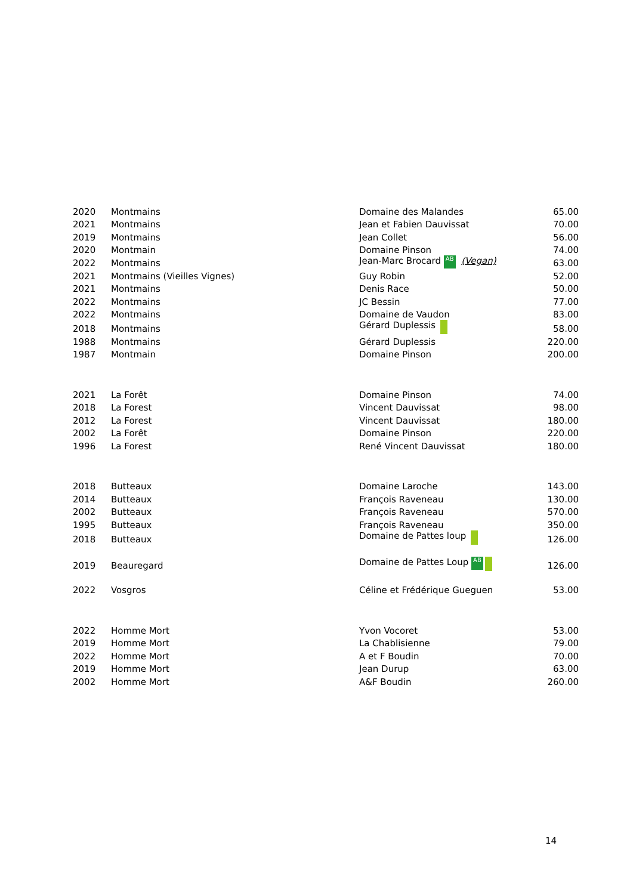| 2020 | Montmains | Domaine des Malandes | 65.00 |
| 2021 | Montmains | Jean et Fabien Dauvissat | 70.00 |
| 2019 | Montmains | Jean Collet | 56.00 |
| 2020 | Montmain | Domaine Pinson | 74.00 |
| 2022 | Montmains | Jean-Marc Brocard AB (Vegan) | 63.00 |
| 2021 | Montmains (Vieilles Vignes) | Guy Robin | 52.00 |
| 2021 | Montmains | Denis Race | 50.00 |
| 2022 | Montmains | JC Bessin | 77.00 |
| 2022 | Montmains | Domaine de Vaudon | 83.00 |
| 2018 | Montmains | Gérard Duplessis | 58.00 |
| 1988 | Montmains | Gérard Duplessis | 220.00 |
| 1987 | Montmain | Domaine Pinson | 200.00 |
| 2021 | La Forêt | Domaine Pinson | 74.00 |
| 2018 | La Forest | Vincent Dauvissat | 98.00 |
| 2012 | La Forest | Vincent Dauvissat | 180.00 |
| 2002 | La Forêt | Domaine Pinson | 220.00 |
| 1996 | La Forest | René Vincent Dauvissat | 180.00 |
| 2018 | Butteaux | Domaine Laroche | 143.00 |
| 2014 | Butteaux | François Raveneau | 130.00 |
| 2002 | Butteaux | François Raveneau | 570.00 |
| 1995 | Butteaux | François Raveneau | 350.00 |
| 2018 | Butteaux | Domaine de Pattes loup | 126.00 |
| 2019 | Beauregard | Domaine de Pattes Loup AB | 126.00 |
| 2022 | Vosgros | Céline et Frédérique Gueguen | 53.00 |
| 2022 | Homme Mort | Yvon Vocoret | 53.00 |
| 2019 | Homme Mort | La Chablisienne | 79.00 |
| 2022 | Homme Mort | A et F Boudin | 70.00 |
| 2019 | Homme Mort | Jean Durup | 63.00 |
| 2002 | Homme Mort | A&F Boudin | 260.00 |
14